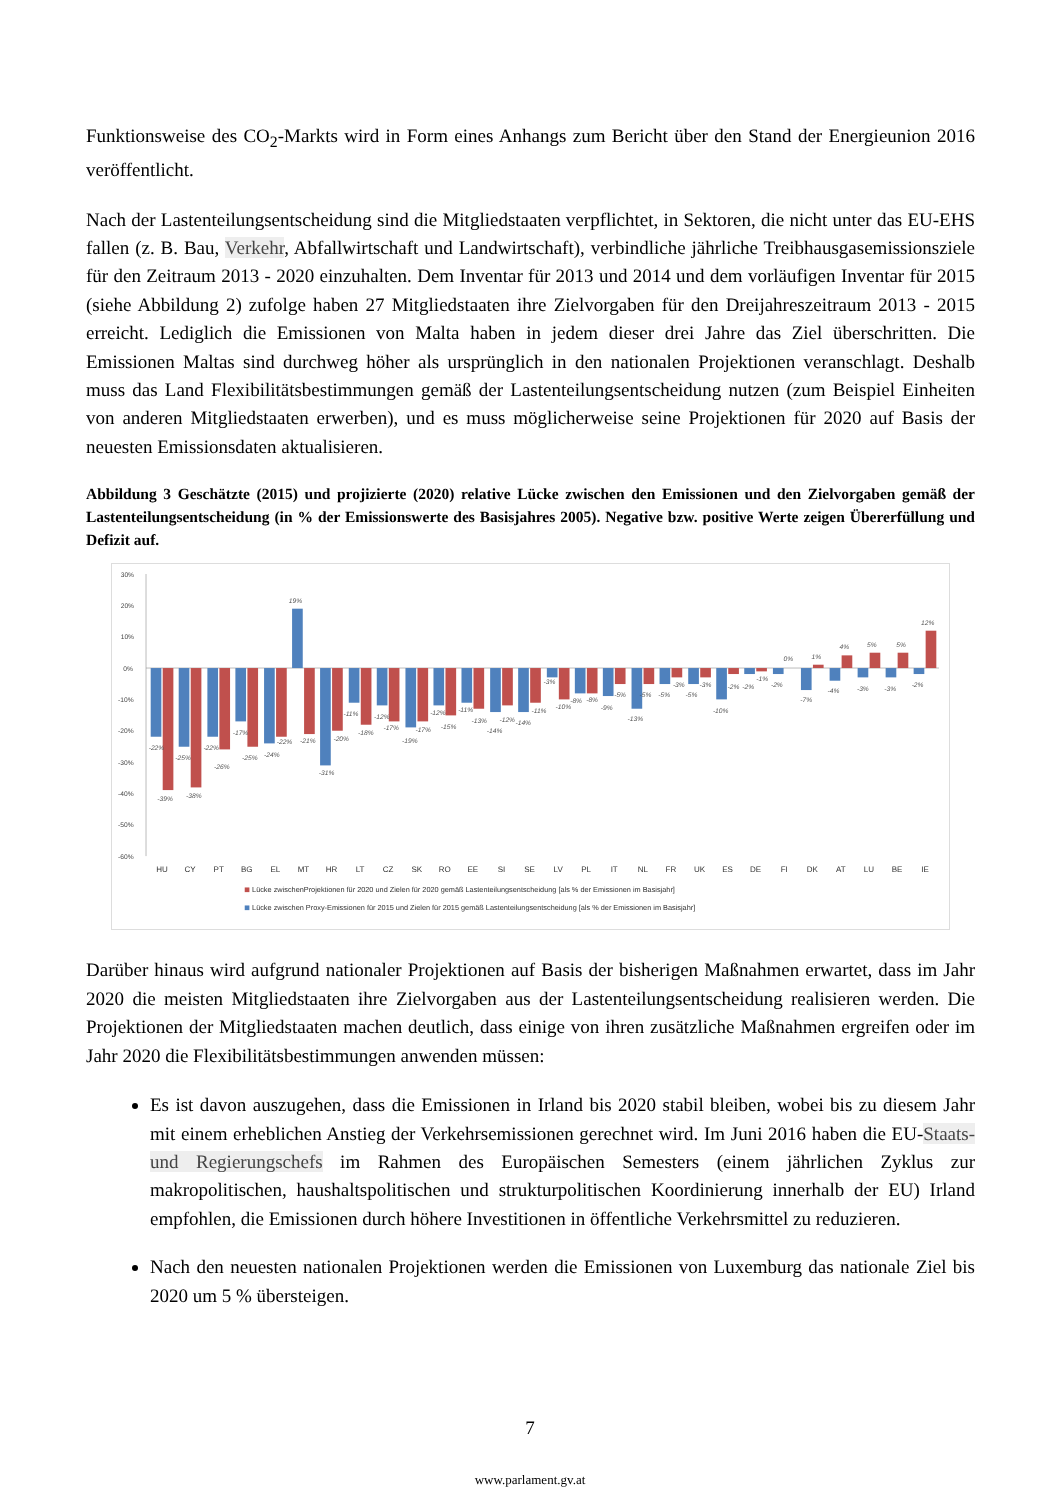Funktionsweise des CO<sub>2</sub>-Markts wird in Form eines Anhangs zum Bericht über den Stand der Energieunion 2016 veröffentlicht.
Nach der Lastenteilungsentscheidung sind die Mitgliedstaaten verpflichtet, in Sektoren, die nicht unter das EU-EHS fallen (z. B. Bau, Verkehr, Abfallwirtschaft und Landwirtschaft), verbindliche jährliche Treibhausgasemissionsziele für den Zeitraum 2013 - 2020 einzuhalten. Dem Inventar für 2013 und 2014 und dem vorläufigen Inventar für 2015 (siehe Abbildung 2) zufolge haben 27 Mitgliedstaaten ihre Zielvorgaben für den Dreijahreszeitraum 2013 - 2015 erreicht. Lediglich die Emissionen von Malta haben in jedem dieser drei Jahre das Ziel überschritten. Die Emissionen Maltas sind durchweg höher als ursprünglich in den nationalen Projektionen veranschlagt. Deshalb muss das Land Flexibilitätsbestimmungen gemäß der Lastenteilungsentscheidung nutzen (zum Beispiel Einheiten von anderen Mitgliedstaaten erwerben), und es muss möglicherweise seine Projektionen für 2020 auf Basis der neuesten Emissionsdaten aktualisieren.
Abbildung 3 Geschätzte (2015) und projizierte (2020) relative Lücke zwischen den Emissionen und den Zielvorgaben gemäß der Lastenteilungsentscheidung (in % der Emissionswerte des Basisjahres 2005). Negative bzw. positive Werte zeigen Übererfüllung und Defizit auf.
30%
20%
10%
0%
-10%
-20%
-30%
-40%
-50%
-60%
-22%
-39%
-25%
-38%
-22%
-26%
-17%
-25%
-24%
-22%
19%
-21%
-31%
-20%
-11%
-18%
-12%
-17%
-19%
-17%
-12%
-15%
-11%
-13%
-14%
-12%
-14%
-11%
-3%
-10%
-8%
-8%
-9%
-5%
-13%
-5%
-5%
-3%
-5%
-3%
-10%
-2%
-2%
-1%
-2%
0%
-7%
1%
-4%
4%
-3%
5%
-3%
5%
-2%
12%
HU
CY
PT
BG
EL
MT
HR
LT
CZ
SK
RO
EE
SI
SE
LV
PL
IT
NL
FR
UK
ES
DE
FI
DK
AT
LU
BE
IE
Lücke zwischenProjektionen für 2020 und Zielen für 2020 gemäß Lastenteilungsentscheidung [als % der Emissionen im Basisjahr]
Lücke zwischen Proxy-Emissionen für 2015 und Zielen für 2015 gemäß Lastenteilungsentscheidung [als % der Emissionen im Basisjahr]
Darüber hinaus wird aufgrund nationaler Projektionen auf Basis der bisherigen Maßnahmen erwartet, dass im Jahr 2020 die meisten Mitgliedstaaten ihre Zielvorgaben aus der Lastenteilungsentscheidung realisieren werden. Die Projektionen der Mitgliedstaaten machen deutlich, dass einige von ihren zusätzliche Maßnahmen ergreifen oder im Jahr 2020 die Flexibilitätsbestimmungen anwenden müssen:
Es ist davon auszugehen, dass die Emissionen in Irland bis 2020 stabil bleiben, wobei bis zu diesem Jahr mit einem erheblichen Anstieg der Verkehrsemissionen gerechnet wird. Im Juni 2016 haben die EU-Staats- und Regierungschefs im Rahmen des Europäischen Semesters (einem jährlichen Zyklus zur makropolitischen, haushaltspolitischen und strukturpolitischen Koordinierung innerhalb der EU) Irland empfohlen, die Emissionen durch höhere Investitionen in öffentliche Verkehrsmittel zu reduzieren.
Nach den neuesten nationalen Projektionen werden die Emissionen von Luxemburg das nationale Ziel bis 2020 um 5 % übersteigen.
7
www.parlament.gv.at